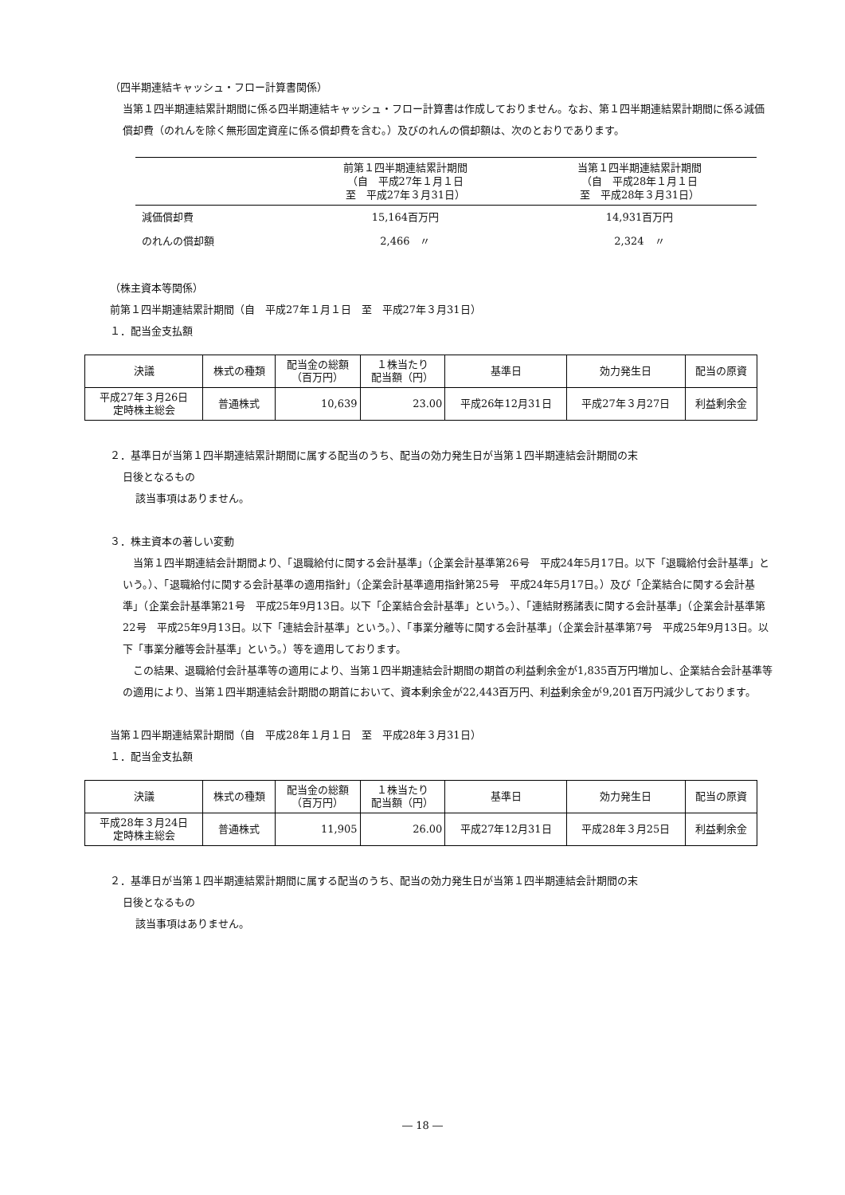（四半期連結キャッシュ・フロー計算書関係）
当第１四半期連結累計期間に係る四半期連結キャッシュ・フロー計算書は作成しておりません。なお、第１四半期連結累計期間に係る減価償却費（のれんを除く無形固定資産に係る償却費を含む。）及びのれんの償却額は、次のとおりであります。
| | 前第１四半期連結累計期間 （自 平成27年１月１日 至 平成27年３月31日） | 当第１四半期連結累計期間 （自 平成28年１月１日 至 平成28年３月31日） |
| --- | --- | --- |
| 減価償却費 | 15,164百万円 | 14,931百万円 |
| のれんの償却額 | 2,466 〃 | 2,324 〃 |
（株主資本等関係）
前第１四半期連結累計期間（自　平成27年１月１日　至　平成27年３月31日）
１．配当金支払額
| 決議 | 株式の種類 | 配当金の総額 （百万円） | １株当たり 配当額（円） | 基準日 | 効力発生日 | 配当の原資 |
| --- | --- | --- | --- | --- | --- | --- |
| 平成27年３月26日 定時株主総会 | 普通株式 | 10,639 | 23.00 | 平成26年12月31日 | 平成27年３月27日 | 利益剰余金 |
２．基準日が当第１四半期連結累計期間に属する配当のうち、配当の効力発生日が当第１四半期連結会計期間の末
日後となるもの
該当事項はありません。
３．株主資本の著しい変動
　当第１四半期連結会計期間より、「退職給付に関する会計基準」（企業会計基準第26号　平成24年5月17日。以下「退職給付会計基準」という。）、「退職給付に関する会計基準の適用指針」（企業会計基準適用指針第25号　平成24年5月17日。）及び「企業結合に関する会計基準」（企業会計基準第21号　平成25年9月13日。以下「企業結合会計基準」という。）、「連結財務諸表に関する会計基準」（企業会計基準第22号　平成25年9月13日。以下「連結会計基準」という。）、「事業分離等に関する会計基準」（企業会計基準第7号　平成25年9月13日。以下「事業分離等会計基準」という。）等を適用しております。
　この結果、退職給付会計基準等の適用により、当第１四半期連結会計期間の期首の利益剰余金が1,835百万円増加し、企業結合会計基準等の適用により、当第１四半期連結会計期間の期首において、資本剰余金が22,443百万円、利益剰余金が9,201百万円減少しております。
当第１四半期連結累計期間（自　平成28年１月１日　至　平成28年３月31日）
１．配当金支払額
| 決議 | 株式の種類 | 配当金の総額 （百万円） | １株当たり 配当額（円） | 基準日 | 効力発生日 | 配当の原資 |
| --- | --- | --- | --- | --- | --- | --- |
| 平成28年３月24日 定時株主総会 | 普通株式 | 11,905 | 26.00 | 平成27年12月31日 | 平成28年３月25日 | 利益剰余金 |
２．基準日が当第１四半期連結累計期間に属する配当のうち、配当の効力発生日が当第１四半期連結会計期間の末
日後となるもの
該当事項はありません。
― 18 ―